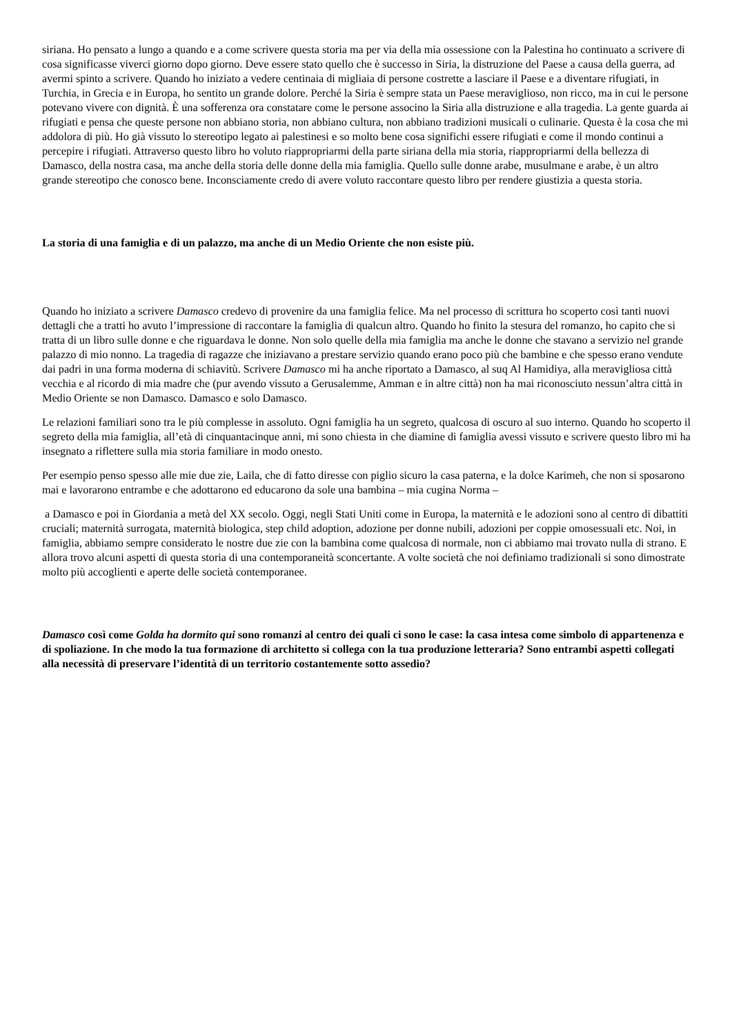siriana. Ho pensato a lungo a quando e a come scrivere questa storia ma per via della mia ossessione con la Palestina ho continuato a scrivere di cosa significasse viverci giorno dopo giorno. Deve essere stato quello che è successo in Siria, la distruzione del Paese a causa della guerra, ad avermi spinto a scrivere. Quando ho iniziato a vedere centinaia di migliaia di persone costrette a lasciare il Paese e a diventare rifugiati, in Turchia, in Grecia e in Europa, ho sentito un grande dolore. Perché la Siria è sempre stata un Paese meraviglioso, non ricco, ma in cui le persone potevano vivere con dignità. È una sofferenza ora constatare come le persone associno la Siria alla distruzione e alla tragedia. La gente guarda ai rifugiati e pensa che queste persone non abbiano storia, non abbiano cultura, non abbiano tradizioni musicali o culinarie. Questa è la cosa che mi addolora di più. Ho già vissuto lo stereotipo legato ai palestinesi e so molto bene cosa significhi essere rifugiati e come il mondo continui a percepire i rifugiati. Attraverso questo libro ho voluto riappropriarmi della parte siriana della mia storia, riappropriarmi della bellezza di Damasco, della nostra casa, ma anche della storia delle donne della mia famiglia. Quello sulle donne arabe, musulmane e arabe, è un altro grande stereotipo che conosco bene. Inconsciamente credo di avere voluto raccontare questo libro per rendere giustizia a questa storia.
La storia di una famiglia e di un palazzo, ma anche di un Medio Oriente che non esiste più.
Quando ho iniziato a scrivere Damasco credevo di provenire da una famiglia felice. Ma nel processo di scrittura ho scoperto così tanti nuovi dettagli che a tratti ho avuto l’impressione di raccontare la famiglia di qualcun altro. Quando ho finito la stesura del romanzo, ho capito che si tratta di un libro sulle donne e che riguardava le donne. Non solo quelle della mia famiglia ma anche le donne che stavano a servizio nel grande palazzo di mio nonno. La tragedia di ragazze che iniziavano a prestare servizio quando erano poco più che bambine e che spesso erano vendute dai padri in una forma moderna di schiavitù. Scrivere Damasco mi ha anche riportato a Damasco, al suq Al Hamidiya, alla meravigliosa città vecchia e al ricordo di mia madre che (pur avendo vissuto a Gerusalemme, Amman e in altre città) non ha mai riconosciuto nessun’altra città in Medio Oriente se non Damasco. Damasco e solo Damasco.
Le relazioni familiari sono tra le più complesse in assoluto. Ogni famiglia ha un segreto, qualcosa di oscuro al suo interno. Quando ho scoperto il segreto della mia famiglia, all’età di cinquantacinque anni, mi sono chiesta in che diamine di famiglia avessi vissuto e scrivere questo libro mi ha insegnato a riflettere sulla mia storia familiare in modo onesto.
Per esempio penso spesso alle mie due zie, Laila, che di fatto diresse con piglio sicuro la casa paterna, e la dolce Karimeh, che non si sposarono mai e lavorarono entrambe e che adottarono ed educarono da sole una bambina – mia cugina Norma –
a Damasco e poi in Giordania a metà del XX secolo. Oggi, negli Stati Uniti come in Europa, la maternità e le adozioni sono al centro di dibattiti cruciali; maternità surrogata, maternità biologica, step child adoption, adozione per donne nubili, adozioni per coppie omosessuali etc. Noi, in famiglia, abbiamo sempre considerato le nostre due zie con la bambina come qualcosa di normale, non ci abbiamo mai trovato nulla di strano. E allora trovo alcuni aspetti di questa storia di una contemporaneità sconcertante. A volte società che noi definiamo tradizionali si sono dimostrate molto più accoglienti e aperte delle società contemporanee.
Damasco così come Golda ha dormito qui sono romanzi al centro dei quali ci sono le case: la casa intesa come simbolo di appartenenza e di spoliazione. In che modo la tua formazione di architetto si collega con la tua produzione letteraria? Sono entrambi aspetti collegati alla necessità di preservare l’identità di un territorio costantemente sotto assedio?